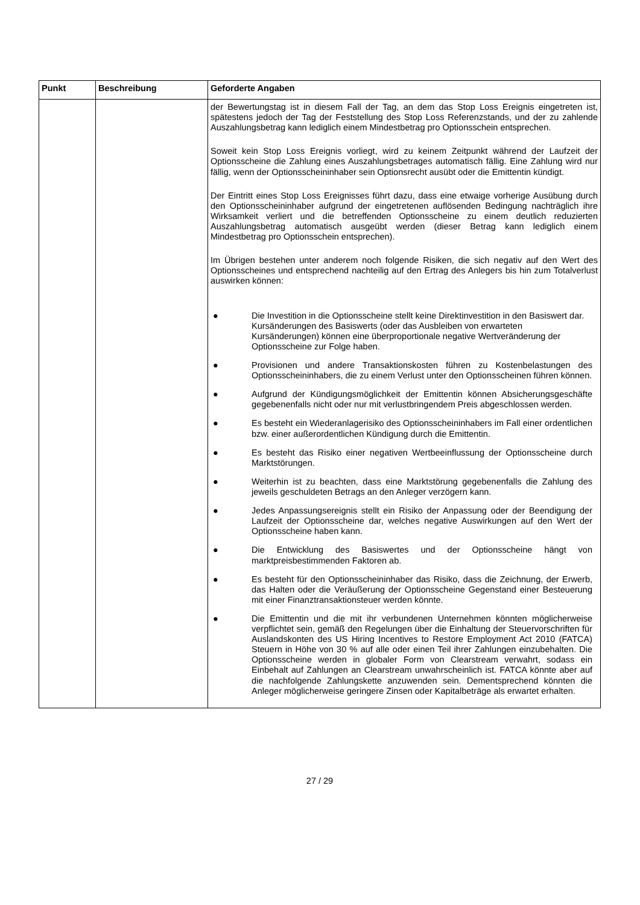| Punkt | Beschreibung | Geforderte Angaben |
| --- | --- | --- |
| | | der Bewertungstag ist in diesem Fall der Tag, an dem das Stop Loss Ereignis eingetreten ist, spätestens jedoch der Tag der Feststellung des Stop Loss Referenzstands, und der zu zahlende Auszahlungsbetrag kann lediglich einem Mindestbetrag pro Optionsschein entsprechen. Soweit kein Stop Loss Ereignis vorliegt, wird zu keinem Zeitpunkt während der Laufzeit der Optionsscheine die Zahlung eines Auszahlungsbetrages automatisch fällig. Eine Zahlung wird nur fällig, wenn der Optionsscheininhaber sein Optionsrecht ausübt oder die Emittentin kündigt. Der Eintritt eines Stop Loss Ereignisses führt dazu, dass eine etwaige vorherige Ausübung durch den Optionsscheininhaber aufgrund der eingetretenen auflösenden Bedingung nachträglich ihre Wirksamkeit verliert und die betreffenden Optionsscheine zu einem deutlich reduzierten Auszahlungsbetrag automatisch ausgeübt werden (dieser Betrag kann lediglich einem Mindestbetrag pro Optionsschein entsprechen). Im Übrigen bestehen unter anderem noch folgende Risiken, die sich negativ auf den Wert des Optionsscheines und entsprechend nachteilig auf den Ertrag des Anlegers bis hin zum Totalverlust auswirken können: ● Die Investition in die Optionsscheine stellt keine Direktinvestition in den Basiswert dar. Kursänderungen des Basiswerts (oder das Ausbleiben von erwarteten Kursänderungen) können eine überproportionale negative Wertveränderung der Optionsscheine zur Folge haben. ● Provisionen und andere Transaktionskosten führen zu Kostenbelastungen des Optionsscheininhabers, die zu einem Verlust unter den Optionsscheinen führen können. ● Aufgrund der Kündigungsmöglichkeit der Emittentin können Absicherungsgeschäfte gegebenenfalls nicht oder nur mit verlustbringendem Preis abgeschlossen werden. ● Es besteht ein Wiederanlagerisiko des Optionsscheininhabers im Fall einer ordentlichen bzw. einer außerordentlichen Kündigung durch die Emittentin. ● Es besteht das Risiko einer negativen Wertbeeinflussung der Optionsscheine durch Marktstörungen. ● Weiterhin ist zu beachten, dass eine Marktstörung gegebenenfalls die Zahlung des jeweils geschuldeten Betrags an den Anleger verzögern kann. ● Jedes Anpassungsereignis stellt ein Risiko der Anpassung oder der Beendigung der Laufzeit der Optionsscheine dar, welches negative Auswirkungen auf den Wert der Optionsscheine haben kann. ● Die Entwicklung des Basiswertes und der Optionsscheine hängt von marktpreisbestimmenden Faktoren ab. ● Es besteht für den Optionsscheininhaber das Risiko, dass die Zeichnung, der Erwerb, das Halten oder die Veräußerung der Optionsscheine Gegenstand einer Besteuerung mit einer Finanztransaktionsteuer werden könnte. ● Die Emittentin und die mit ihr verbundenen Unternehmen könnten möglicherweise verpflichtet sein, gemäß den Regelungen über die Einhaltung der Steuervorschriften für Auslandskonten des US Hiring Incentives to Restore Employment Act 2010 (FATCA) Steuern in Höhe von 30 % auf alle oder einen Teil ihrer Zahlungen einzubehalten. Die Optionsscheine werden in globaler Form von Clearstream verwahrt, sodass ein Einbehalt auf Zahlungen an Clearstream unwahrscheinlich ist. FATCA könnte aber auf die nachfolgende Zahlungskette anzuwenden sein. Dementsprechend könnten die Anleger möglicherweise geringere Zinsen oder Kapitalbeträge als erwartet erhalten. |
27 / 29